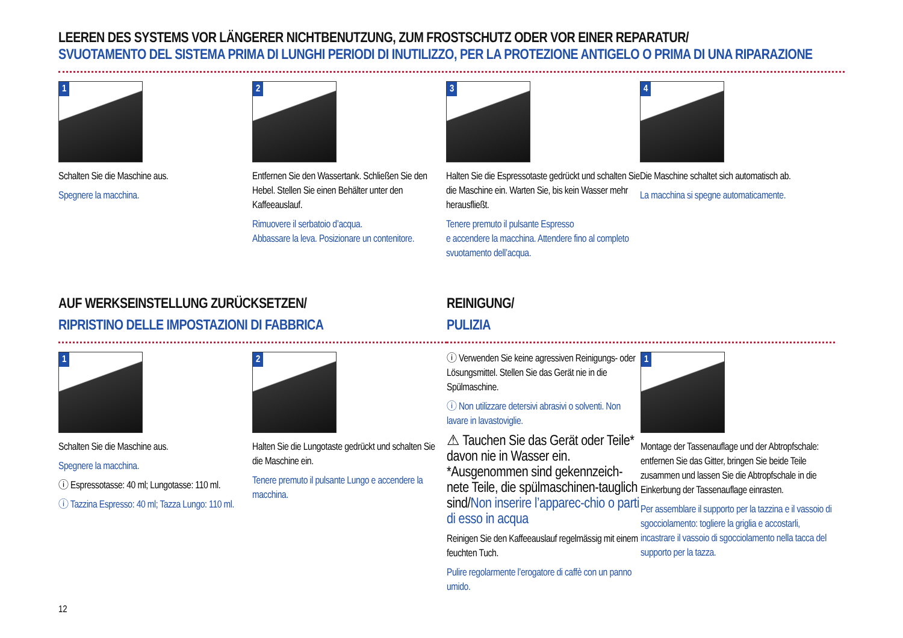LEEREN DES SYSTEMS VOR LÄNGERER NICHTBENUTZUNG, ZUM FROSTSCHUTZ ODER VOR EINER REPARATUR/
SVUOTAMENTO DEL SISTEMA PRIMA DI LUNGHI PERIODI DI INUTILIZZO, PER LA PROTEZIONE ANTIGELO O PRIMA DI UNA RIPARAZIONE
1
Schalten Sie die Maschine aus.
Spegnere la macchina.
2
Entfernen Sie den Wassertank. Schließen Sie den Hebel. Stellen Sie einen Behälter unter den Kaffeeauslauf.
Rimuovere il serbatoio d’acqua.
Abbassare la leva. Posizionare un contenitore.
3
Halten Sie die Espressotaste gedrückt und schalten Sie die Maschine ein. Warten Sie, bis kein Wasser mehr herausfließt.
Tenere premuto il pulsante Espresso
e accendere la macchina. Attendere fino al completo svuotamento dell’acqua.
4
Die Maschine schaltet sich automatisch ab.
La macchina si spegne automaticamente.
AUF WERKSEINSTELLUNG ZURÜCKSETZEN/
RIPRISTINO DELLE IMPOSTAZIONI DI FABBRICA
1
Schalten Sie die Maschine aus.
Spegnere la macchina.
ⓘ Espressotasse: 40 ml; Lungotasse: 110 ml.
ⓘ Tazzina Espresso: 40 ml; Tazza Lungo: 110 ml.
2
Halten Sie die Lungotaste gedrückt und schalten Sie die Maschine ein.
Tenere premuto il pulsante Lungo e accendere la macchina.
REINIGUNG/
PULIZIA
ⓘ Verwenden Sie keine agressiven Reinigungs- oder Lösungsmittel. Stellen Sie das Gerät nie in die Spülmaschine.
ⓘ Non utilizzare detersivi abrasivi o solventi. Non lavare in lavastoviglie.
⚠ Tauchen Sie das Gerät oder Teile* davon nie in Wasser ein. *Ausgenommen sind gekennzeich-nete Teile, die spülmaschinen-tauglich sind/Non inserire l’apparec-chio o parti di esso in acqua
Reinigen Sie den Kaffeeauslauf regelmässig mit einem feuchten Tuch.
Pulire regolarmente l’erogatore di caffè con un panno umido.
1
Montage der Tassenauflage und der Abtropfschale: entfernen Sie das Gitter, bringen Sie beide Teile zusammen und lassen Sie die Abtropfschale in die Einkerbung der Tassenauflage einrasten.
Per assemblare il supporto per la tazzina e il vassoio di sgocciolamento: togliere la griglia e accostarli, incastrare il vassoio di sgocciolamento nella tacca del supporto per la tazza.
12